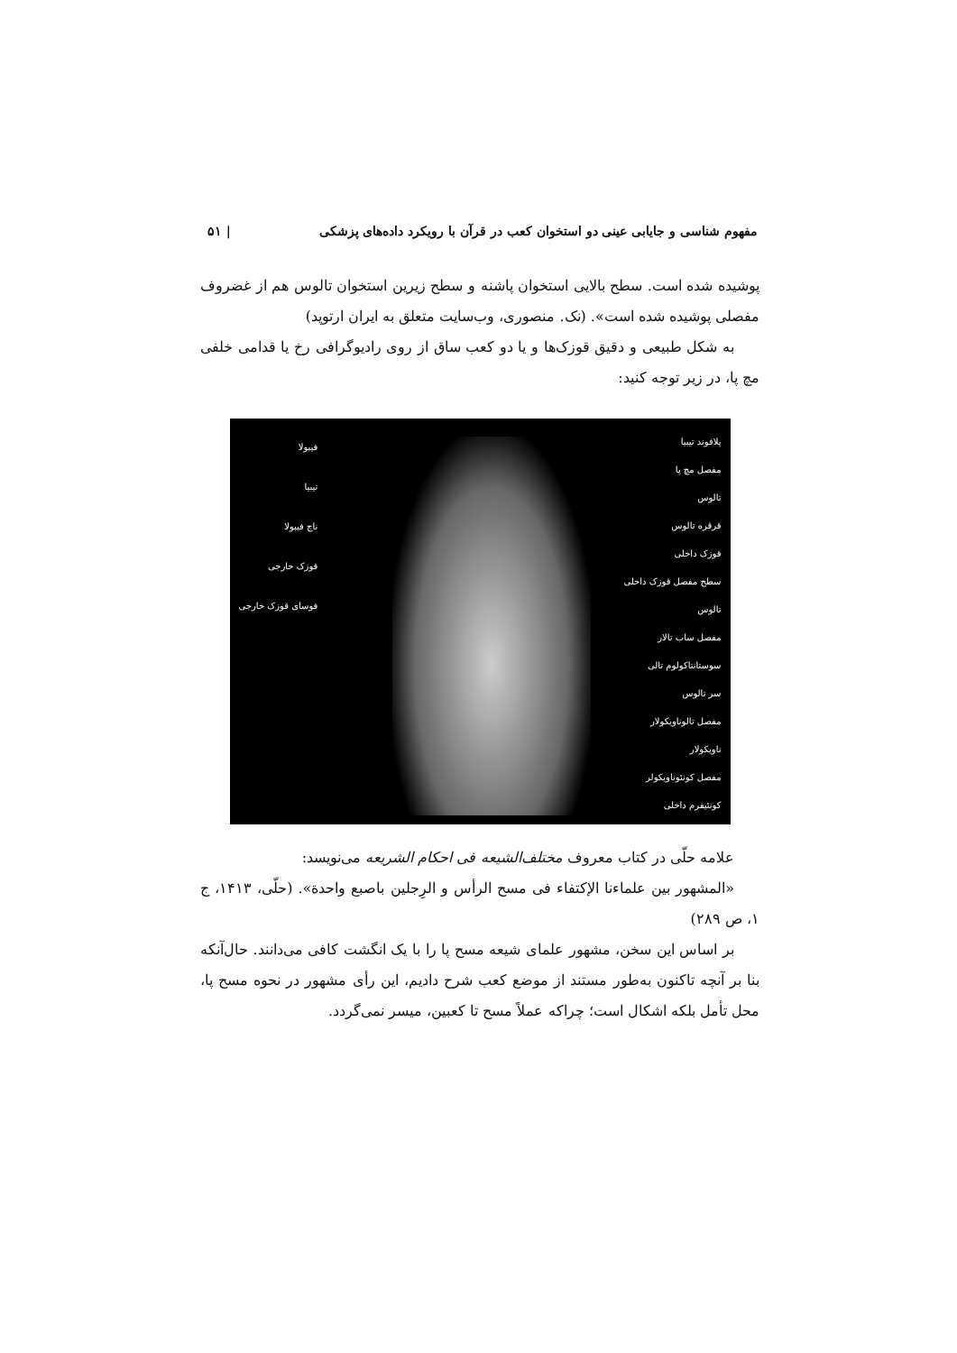مفهوم شناسی و جایابی عینی دو استخوان کعب در قرآن با رویکرد داده‌های پزشکی | ۵۱
پوشیده شده است. سطح بالایی استخوان پاشنه و سطح زیرین استخوان تالوس هم از غضروف مفصلی پوشیده شده است». (نک. منصوری، وب‌سایت متعلق به ایران ارتوپد)
به شکل طبیعی و دقیق قوزک‌ها و یا دو کعب ساق از روی رادیوگرافی رخ یا قدامی خلفی مچ پا، در زیر توجه کنید:
پلافوند تیبیا
مفصل مچ پا
تالوس
قرقره تالوس
قوزک داخلی
سطح مفصل قوزک داخلی
تالوس
مفصل ساب تالار
سوستانتاکولوم تالی
سر تالوس
مفصل تالوناویکولار
ناویکولار
مفصل کونئوناویکولر
کونئیفرم داخلی
فیبولا
تیبیا
ناچ فیبولا
قوزک خارجی
فوسای قوزک خارجی
علامه حلّی در کتاب معروف مختلف‌الشیعه فی احکام الشریعه می‌نویسد:
«المشهور بین علماءنا الإکتفاء فی مسح الرأس و الرِجلین باصبع واحدة». (حلّی، ۱۴۱۳، ج ۱، ص ۲۸۹)
بر اساس این سخن، مشهور علمای شیعه مسح پا را با یک انگشت کافی می‌دانند. حال‌آنکه بنا بر آنچه تاکنون به‌طور مستند از موضع کعب شرح دادیم، این رأی مشهور در نحوه مسح پا، محل تأمل بلکه اشکال است؛ چراکه عملاً مسح تا کعبین، میسر نمی‌گردد.